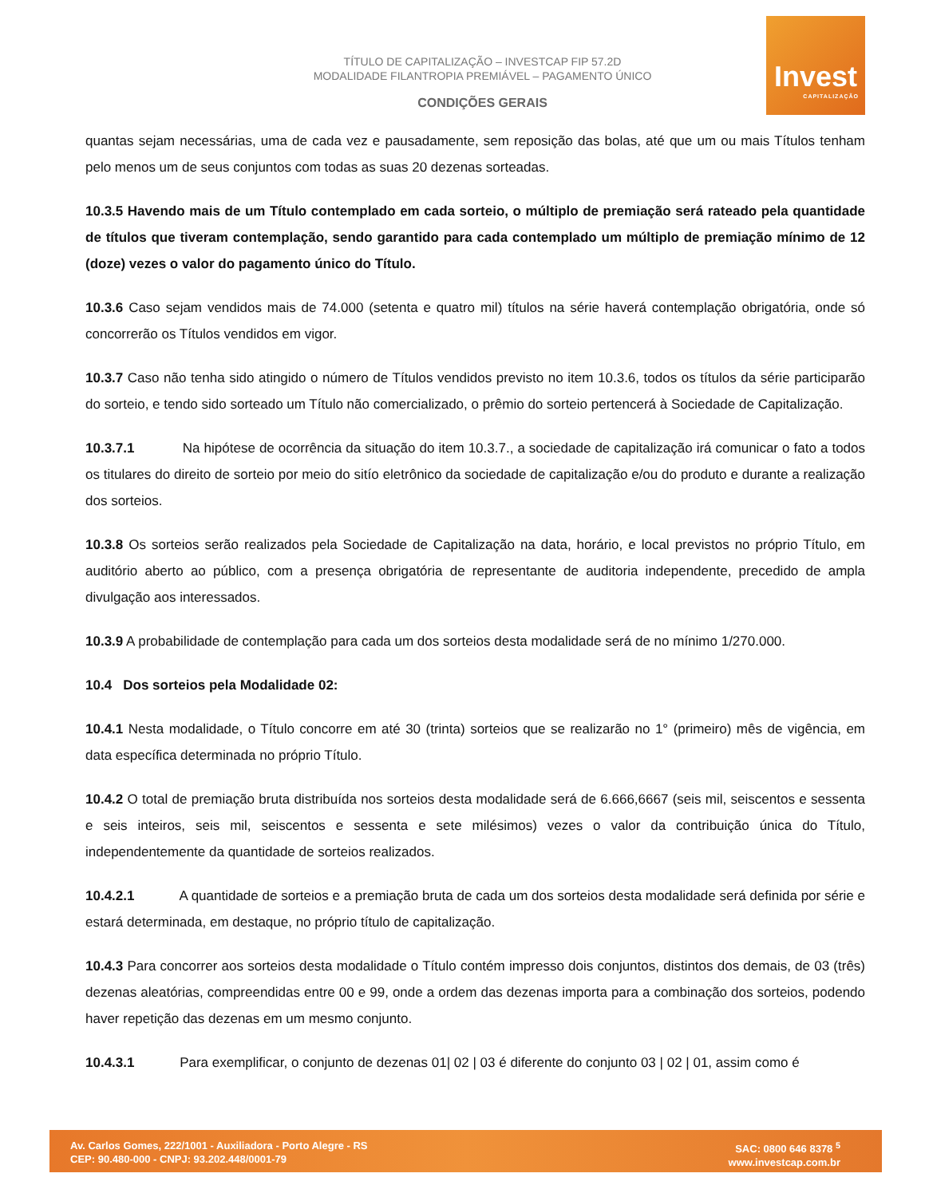TÍTULO DE CAPITALIZAÇÃO – INVESTCAP FIP 57.2D
MODALIDADE FILANTROPIA PREMIÁVEL – PAGAMENTO ÚNICO
CONDIÇÕES GERAIS
Invest
CAPITALIZAÇÃO
quantas sejam necessárias, uma de cada vez e pausadamente, sem reposição das bolas, até que um ou mais Títulos tenham pelo menos um de seus conjuntos com todas as suas 20 dezenas sorteadas.
10.3.5 Havendo mais de um Título contemplado em cada sorteio, o múltiplo de premiação será rateado pela quantidade de títulos que tiveram contemplação, sendo garantido para cada contemplado um múltiplo de premiação mínimo de 12 (doze) vezes o valor do pagamento único do Título.
10.3.6 Caso sejam vendidos mais de 74.000 (setenta e quatro mil) títulos na série haverá contemplação obrigatória, onde só concorrerão os Títulos vendidos em vigor.
10.3.7 Caso não tenha sido atingido o número de Títulos vendidos previsto no item 10.3.6, todos os títulos da série participarão do sorteio, e tendo sido sorteado um Título não comercializado, o prêmio do sorteio pertencerá à Sociedade de Capitalização.
10.3.7.1 Na hipótese de ocorrência da situação do item 10.3.7., a sociedade de capitalização irá comunicar o fato a todos os titulares do direito de sorteio por meio do sitío eletrônico da sociedade de capitalização e/ou do produto e durante a realização dos sorteios.
10.3.8 Os sorteios serão realizados pela Sociedade de Capitalização na data, horário, e local previstos no próprio Título, em auditório aberto ao público, com a presença obrigatória de representante de auditoria independente, precedido de ampla divulgação aos interessados.
10.3.9 A probabilidade de contemplação para cada um dos sorteios desta modalidade será de no mínimo 1/270.000.
10.4 Dos sorteios pela Modalidade 02:
10.4.1 Nesta modalidade, o Título concorre em até 30 (trinta) sorteios que se realizarão no 1° (primeiro) mês de vigência, em data específica determinada no próprio Título.
10.4.2 O total de premiação bruta distribuída nos sorteios desta modalidade será de 6.666,6667 (seis mil, seiscentos e sessenta e seis inteiros, seis mil, seiscentos e sessenta e sete milésimos) vezes o valor da contribuição única do Título, independentemente da quantidade de sorteios realizados.
10.4.2.1 A quantidade de sorteios e a premiação bruta de cada um dos sorteios desta modalidade será definida por série e estará determinada, em destaque, no próprio título de capitalização.
10.4.3 Para concorrer aos sorteios desta modalidade o Título contém impresso dois conjuntos, distintos dos demais, de 03 (três) dezenas aleatórias, compreendidas entre 00 e 99, onde a ordem das dezenas importa para a combinação dos sorteios, podendo haver repetição das dezenas em um mesmo conjunto.
10.4.3.1 Para exemplificar, o conjunto de dezenas 01| 02 | 03 é diferente do conjunto 03 | 02 | 01, assim como é
Av. Carlos Gomes, 222/1001 - Auxiliadora - Porto Alegre - RS
CEP: 90.480-000 - CNPJ: 93.202.448/0001-79
SAC: 0800 646 8378 <sup>5</sup>
www.investcap.com.br